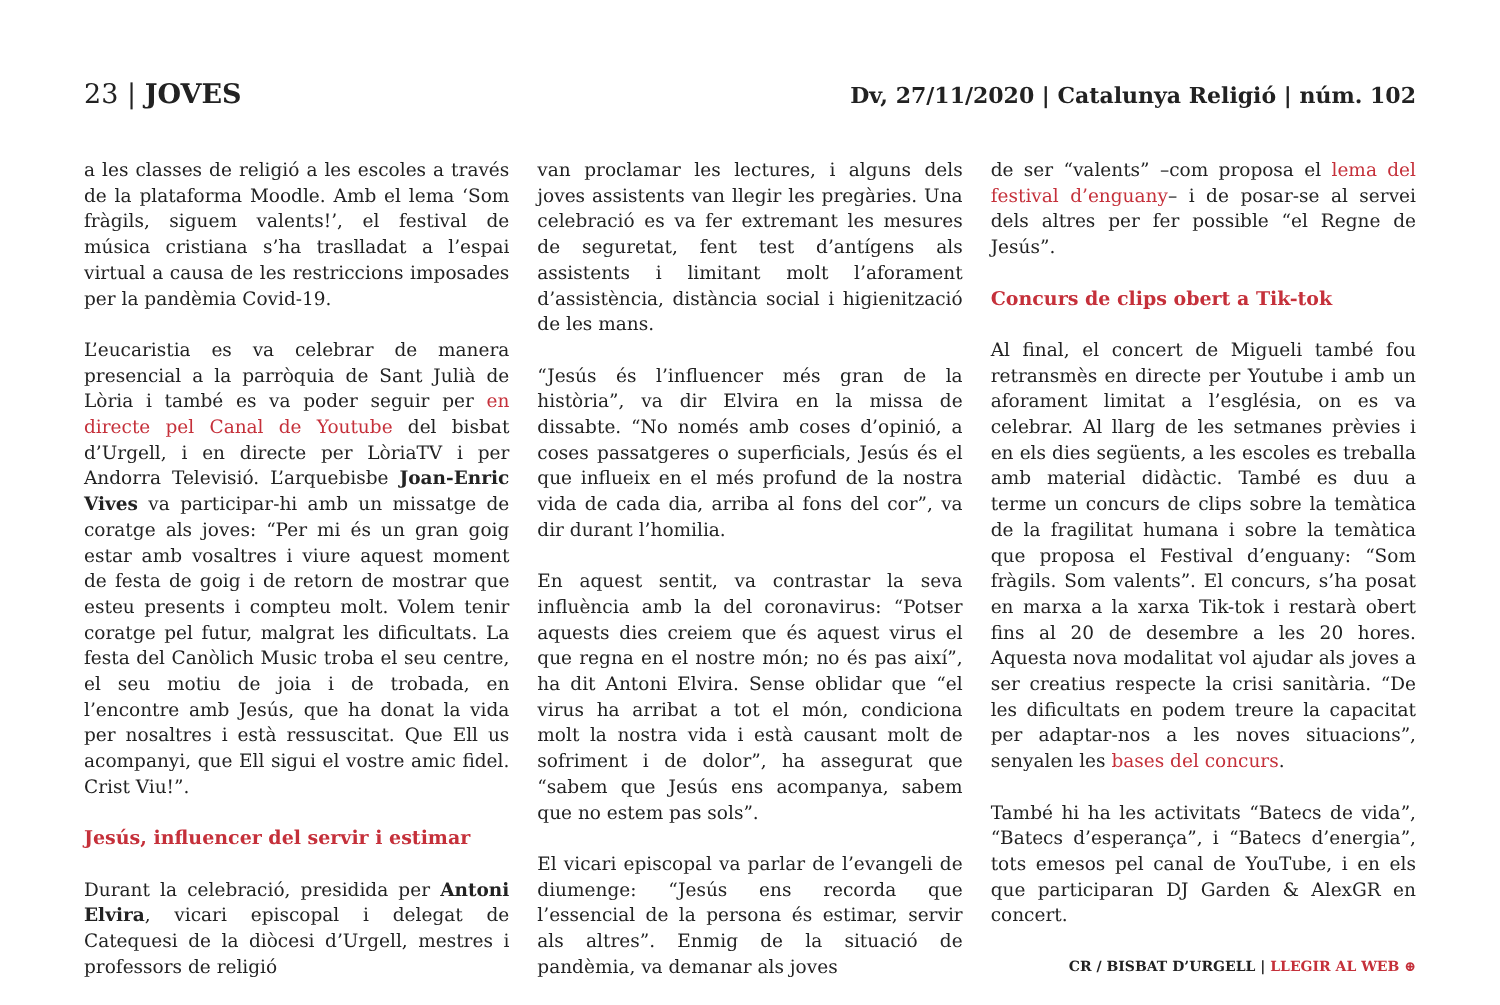23 | JOVES
Dv, 27/11/2020 | Catalunya Religió | núm. 102
a les classes de religió a les escoles a través de la plataforma Moodle. Amb el lema ‘Som fràgils, siguem valents!’, el festival de música cristiana s’ha traslladat a l’espai virtual a causa de les restriccions imposades per la pandèmia Covid-19.
L’eucaristia es va celebrar de manera presencial a la parròquia de Sant Julià de Lòria i també es va poder seguir per en directe pel Canal de Youtube del bisbat d’Urgell, i en directe per LòriaTV i per Andorra Televisió. L’arquebisbe Joan-Enric Vives va participar-hi amb un missatge de coratge als joves: “Per mi és un gran goig estar amb vosaltres i viure aquest moment de festa de goig i de retorn de mostrar que esteu presents i compteu molt. Volem tenir coratge pel futur, malgrat les dificultats. La festa del Canòlich Music troba el seu centre, el seu motiu de joia i de trobada, en l’encontre amb Jesús, que ha donat la vida per nosaltres i està ressuscitat. Que Ell us acompanyi, que Ell sigui el vostre amic fidel. Crist Viu!”.
Jesús, influencer del servir i estimar
Durant la celebració, presidida per Antoni Elvira, vicari episcopal i delegat de Catequesi de la diòcesi d’Urgell, mestres i professors de religió
van proclamar les lectures, i alguns dels joves assistents van llegir les pregàries. Una celebració es va fer extremant les mesures de seguretat, fent test d’antígens als assistents i limitant molt l’aforament d’assistència, distància social i higienització de les mans.
“Jesús és l’influencer més gran de la història”, va dir Elvira en la missa de dissabte. “No només amb coses d’opinió, a coses passatgeres o superficials, Jesús és el que influeix en el més profund de la nostra vida de cada dia, arriba al fons del cor”, va dir durant l’homilia.
En aquest sentit, va contrastar la seva influència amb la del coronavirus: “Potser aquests dies creiem que és aquest virus el que regna en el nostre món; no és pas així”, ha dit Antoni Elvira. Sense oblidar que “el virus ha arribat a tot el món, condiciona molt la nostra vida i està causant molt de sofriment i de dolor”, ha assegurat que “sabem que Jesús ens acompanya, sabem que no estem pas sols”.
El vicari episcopal va parlar de l’evangeli de diumenge: “Jesús ens recorda que l’essencial de la persona és estimar, servir als altres”. Enmig de la situació de pandèmia, va demanar als joves
de ser “valents” –com proposa el lema del festival d’enguany– i de posar-se al servei dels altres per fer possible “el Regne de Jesús”.
Concurs de clips obert a Tik-tok
Al final, el concert de Migueli també fou retransmès en directe per Youtube i amb un aforament limitat a l’església, on es va celebrar. Al llarg de les setmanes prèvies i en els dies següents, a les escoles es treballa amb material didàctic. També es duu a terme un concurs de clips sobre la temàtica de la fragilitat humana i sobre la temàtica que proposa el Festival d’enguany: “Som fràgils. Som valents”. El concurs, s’ha posat en marxa a la xarxa Tik-tok i restarà obert fins al 20 de desembre a les 20 hores. Aquesta nova modalitat vol ajudar als joves a ser creatius respecte la crisi sanitària. “De les dificultats en podem treure la capacitat per adaptar-nos a les noves situacions”, senyalen les bases del concurs.
També hi ha les activitats “Batecs de vida”, “Batecs d’esperança”, i “Batecs d’energia”, tots emesos pel canal de YouTube, i en els que participaran DJ Garden & AlexGR en concert.
CR / BISBAT D’URGELL | LLEGIR AL WEB ⊕